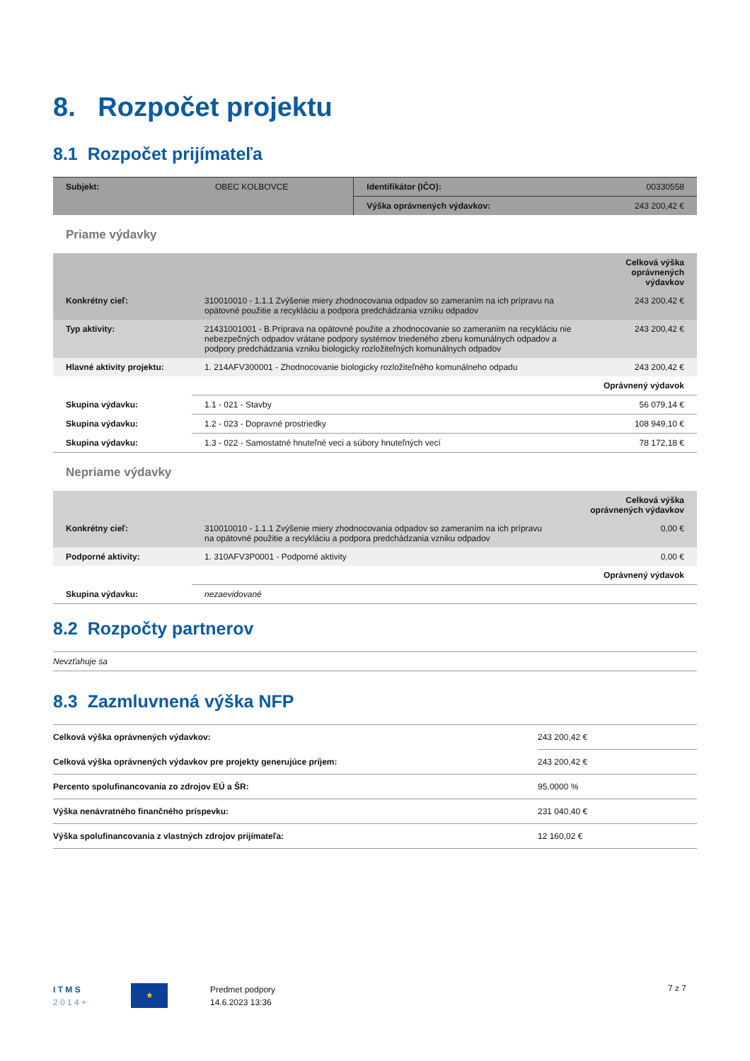8. Rozpočet projektu
8.1 Rozpočet prijímateľa
| Subjekt: | OBEC KOLBOVCE | Identifikátor (IČO): | 00330558 |
| | | Výška oprávnených výdavkov: | 243 200,42 € |
Priame výdavky
| | | Celková výška oprávnených výdavkov |
| Konkrétny cieľ: | 310010010 - 1.1.1 Zvýšenie miery zhodnocovania odpadov so zameraním na ich prípravu na opätovné použitie a recykláciu a podpora predchádzania vzniku odpadov | 243 200,42 € |
| Typ aktivity: | 21431001001 - B.Príprava na opätovné použite a zhodnocovanie so zameraním na recykláciu nie nebezpečných odpadov vrátane podpory systémov triedeného zberu komunálnych odpadov a podpory predchádzania vzniku biologicky rozložiteľných komunálnych odpadov | 243 200,42 € |
| Hlavné aktivity projektu: | 1. 214AFV300001 - Zhodnocovanie biologicky rozložiteľného komunálneho odpadu | 243 200,42 € |
| | | Oprávnený výdavok |
| Skupina výdavku: | 1.1 - 021 - Stavby | 56 079,14 € |
| Skupina výdavku: | 1.2 - 023 - Dopravné prostriedky | 108 949,10 € |
| Skupina výdavku: | 1.3 - 022 - Samostatné hnuteľné veci a súbory hnuteľných vecí | 78 172,18 € |
Nepriame výdavky
| | | Celková výška oprávnených výdavkov |
| Konkrétny cieľ: | 310010010 - 1.1.1 Zvýšenie miery zhodnocovania odpadov so zameraním na ich prípravu na opätovné použitie a recykláciu a podpora predchádzania vzniku odpadov | 0,00 € |
| Podporné aktivity: | 1. 310AFV3P0001 - Podporné aktivity | 0,00 € |
| | | Oprávnený výdavok |
| Skupina výdavku: | nezaevidované | |
8.2 Rozpočty partnerov
Nevzťahuje sa
8.3 Zazmluvnená výška NFP
| Celková výška oprávnených výdavkov: | 243 200,42 € |
| Celková výška oprávnených výdavkov pre projekty generujúce príjem: | 243 200,42 € |
| Percento spolufinancovania zo zdrojov EÚ a ŠR: | 95,0000 % |
| Výška nenávratného finančného príspevku: | 231 040,40 € |
| Výška spolufinancovania z vlastných zdrojov prijímateľa: | 12 160,02 € |
I T M S
2 0 1 4 +
★
Predmet podpory
14.6.2023 13:36
7 z 7